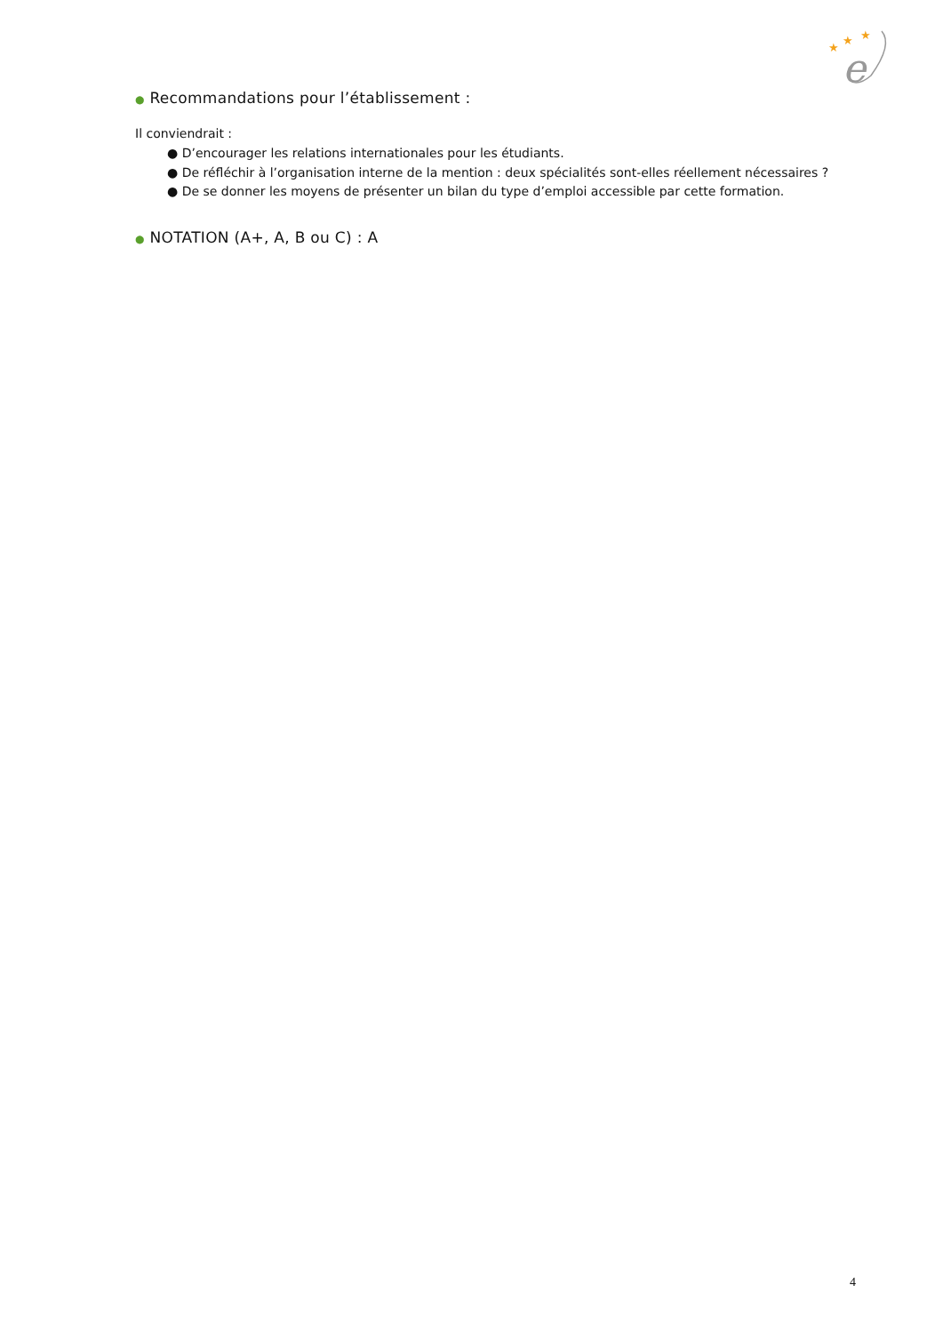★
★
★
e
● Recommandations pour l’établissement :
Il conviendrait :
● D’encourager les relations internationales pour les étudiants.
● De réfléchir à l’organisation interne de la mention : deux spécialités sont-elles réellement nécessaires ?
● De se donner les moyens de présenter un bilan du type d’emploi accessible par cette formation.
● NOTATION (A+, A, B ou C) : A
4